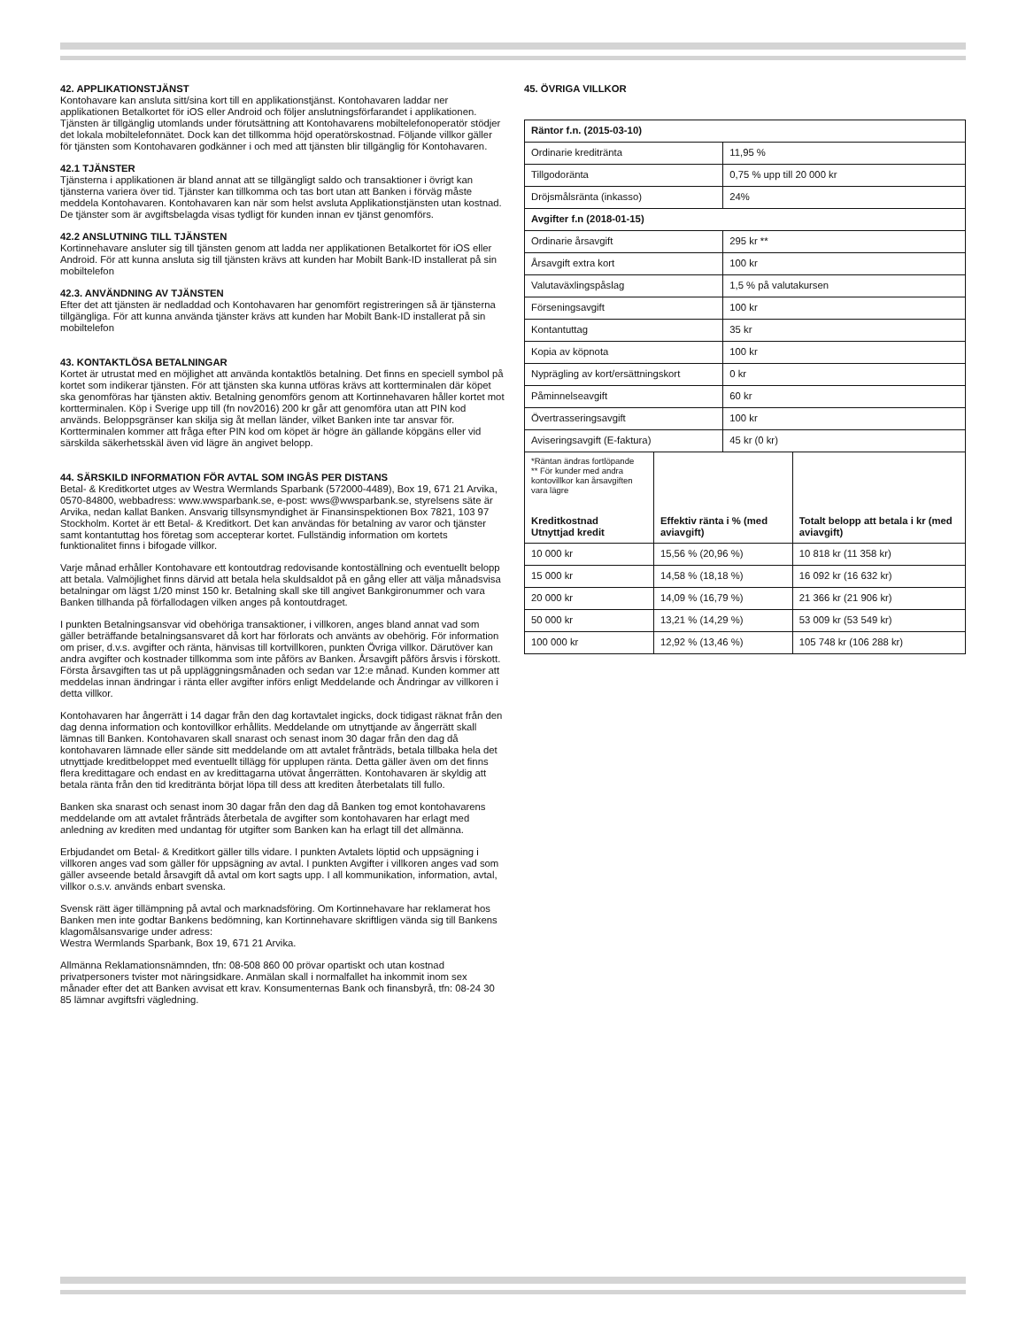42. APPLIKATIONSTJÄNST
Kontohavare kan ansluta sitt/sina kort till en applikationstjänst. Kontohavaren laddar ner applikationen Betalkortet för iOS eller Android och följer anslutningsförfarandet i applikationen. Tjänsten är tillgänglig utomlands under förutsättning att Kontohavarens mobiltelefonoperatör stödjer det lokala mobiltelefonnätet. Dock kan det tillkomma höjd operatörskostnad. Följande villkor gäller för tjänsten som Kontohavaren godkänner i och med att tjänsten blir tillgänglig för Kontohavaren.
42.1 TJÄNSTER
Tjänsterna i applikationen är bland annat att se tillgängligt saldo och transaktioner i övrigt kan tjänsterna variera över tid. Tjänster kan tillkomma och tas bort utan att Banken i förväg måste meddela Kontohavaren. Kontohavaren kan när som helst avsluta Applikationstjänsten utan kostnad. De tjänster som är avgiftsbelagda visas tydligt för kunden innan ev tjänst genomförs.
42.2 ANSLUTNING TILL TJÄNSTEN
Kortinnehavare ansluter sig till tjänsten genom att ladda ner applikationen Betalkortet för iOS eller Android. För att kunna ansluta sig till tjänsten krävs att kunden har Mobilt Bank-ID installerat på sin mobiltelefon
42.3. ANVÄNDNING AV TJÄNSTEN
Efter det att tjänsten är nedladdad och Kontohavaren har genomfört registreringen så är tjänsterna tillgängliga. För att kunna använda tjänster krävs att kunden har Mobilt Bank-ID installerat på sin mobiltelefon
43. KONTAKTLÖSA BETALNINGAR
Kortet är utrustat med en möjlighet att använda kontaktlös betalning. Det finns en speciell symbol på kortet som indikerar tjänsten. För att tjänsten ska kunna utföras krävs att kortterminalen där köpet ska genomföras har tjänsten aktiv. Betalning genomförs genom att Kortinnehavaren håller kortet mot kortterminalen. Köp i Sverige upp till (fn nov2016) 200 kr går att genomföra utan att PIN kod används. Beloppsgränser kan skilja sig åt mellan länder, vilket Banken inte tar ansvar för. Kortterminalen kommer att fråga efter PIN kod om köpet är högre än gällande köpgäns eller vid särskilda säkerhetsskäl även vid lägre än angivet belopp.
44. SÄRSKILD INFORMATION FÖR AVTAL SOM INGÅS PER DISTANS
Betal- & Kreditkortet utges av Westra Wermlands Sparbank (572000-4489), Box 19, 671 21 Arvika, 0570-84800, webbadress: www.wwsparbank.se, e-post: wws@wwsparbank.se, styrelsens säte är Arvika, nedan kallat Banken. Ansvarig tillsynsmyndighet är Finansinspektionen Box 7821, 103 97 Stockholm. Kortet är ett Betal- & Kreditkort. Det kan användas för betalning av varor och tjänster samt kontantuttag hos företag som accepterar kortet. Fullständig information om kortets funktionalitet finns i bifogade villkor.
Varje månad erhåller Kontohavare ett kontoutdrag redovisande kontoställning och eventuellt belopp att betala. Valmöjlighet finns därvid att betala hela skuldsaldot på en gång eller att välja månadsvisa betalningar om lägst 1/20 minst 150 kr. Betalning skall ske till angivet Bankgironummer och vara Banken tillhanda på förfallodagen vilken anges på kontoutdraget.
I punkten Betalningsansvar vid obehöriga transaktioner, i villkoren, anges bland annat vad som gäller beträffande betalningsansvaret då kort har förlorats och använts av obehörig. För information om priser, d.v.s. avgifter och ränta, hänvisas till kortvillkoren, punkten Övriga villkor. Därutöver kan andra avgifter och kostnader tillkomma som inte påförs av Banken. Årsavgift påförs årsvis i förskott. Första årsavgiften tas ut på uppläggningsmånaden och sedan var 12:e månad. Kunden kommer att meddelas innan ändringar i ränta eller avgifter införs enligt Meddelande och Ändringar av villkoren i detta villkor.
Kontohavaren har ångerrätt i 14 dagar från den dag kortavtalet ingicks, dock tidigast räknat från den dag denna information och kontovillkor erhållits. Meddelande om utnyttjande av ångerrätt skall lämnas till Banken. Kontohavaren skall snarast och senast inom 30 dagar från den dag då kontohavaren lämnade eller sände sitt meddelande om att avtalet frånträds, betala tillbaka hela det utnyttjade kreditbeloppet med eventuellt tillägg för upplupen ränta. Detta gäller även om det finns flera kredittagare och endast en av kredittagarna utövat ångerrätten. Kontohavaren är skyldig att betala ränta från den tid kreditränta börjat löpa till dess att krediten återbetalats till fullo.
Banken ska snarast och senast inom 30 dagar från den dag då Banken tog emot kontohavarens meddelande om att avtalet frånträds återbetala de avgifter som kontohavaren har erlagt med anledning av krediten med undantag för utgifter som Banken kan ha erlagt till det allmänna.
Erbjudandet om Betal- & Kreditkort gäller tills vidare. I punkten Avtalets löptid och uppsägning i villkoren anges vad som gäller för uppsägning av avtal. I punkten Avgifter i villkoren anges vad som gäller avseende betald årsavgift då avtal om kort sagts upp. I all kommunikation, information, avtal, villkor o.s.v. används enbart svenska.
Svensk rätt äger tillämpning på avtal och marknadsföring. Om Kortinnehavare har reklamerat hos Banken men inte godtar Bankens bedömning, kan Kortinnehavare skriftligen vända sig till Bankens klagomålsansvarige under adress:
Westra Wermlands Sparbank, Box 19, 671 21 Arvika.
Allmänna Reklamationsnämnden, tfn: 08-508 860 00 prövar opartiskt och utan kostnad privatpersoners tvister mot näringsidkare. Anmälan skall i normalfallet ha inkommit inom sex månader efter det att Banken avvisat ett krav. Konsumenternas Bank och finansbyrå, tfn: 08-24 30 85 lämnar avgiftsfri vägledning.
45. ÖVRIGA VILLKOR
| Räntor f.n. (2015-03-10) | | | |
| Ordinarie kreditränta | | 11,95 % | |
| Tillgodoränta | | 0,75 % upp till 20 000 kr | |
| Dröjsmålsränta (inkasso) | | 24% | |
| Avgifter f.n (2018-01-15) | | | |
| Ordinarie årsavgift | | 295 kr ** | |
| Årsavgift extra kort | | 100 kr | |
| Valutaväxlingspåslag | | 1,5 % på valutakursen | |
| Förseningsavgift | | 100 kr | |
| Kontantuttag | | 35 kr | |
| Kopia av köpnota | | 100 kr | |
| Nyprägling av kort/ersättningskort | | 0 kr | |
| Påminnelseavgift | | 60 kr | |
| Övertrasseringsavgift | | 100 kr | |
| Aviseringsavgift (E-faktura) | | 45 kr (0 kr) | |
| *Räntan ändras fortlöpande ** För kunder med andra kontovillkor kan årsavgiften vara lägre Kreditkostnad Utnyttjad kredit | Effektiv ränta i % (med aviavgift) | | Totalt belopp att betala i kr (med aviavgift) |
| 10 000 kr | 15,56 % (20,96 %) | | 10 818 kr (11 358 kr) |
| 15 000 kr | 14,58 % (18,18 %) | | 16 092 kr (16 632 kr) |
| 20 000 kr | 14,09 % (16,79 %) | | 21 366 kr (21 906 kr) |
| 50 000 kr | 13,21 % (14,29 %) | | 53 009 kr (53 549 kr) |
| 100 000 kr | 12,92 % (13,46 %) | | 105 748 kr (106 288 kr) |